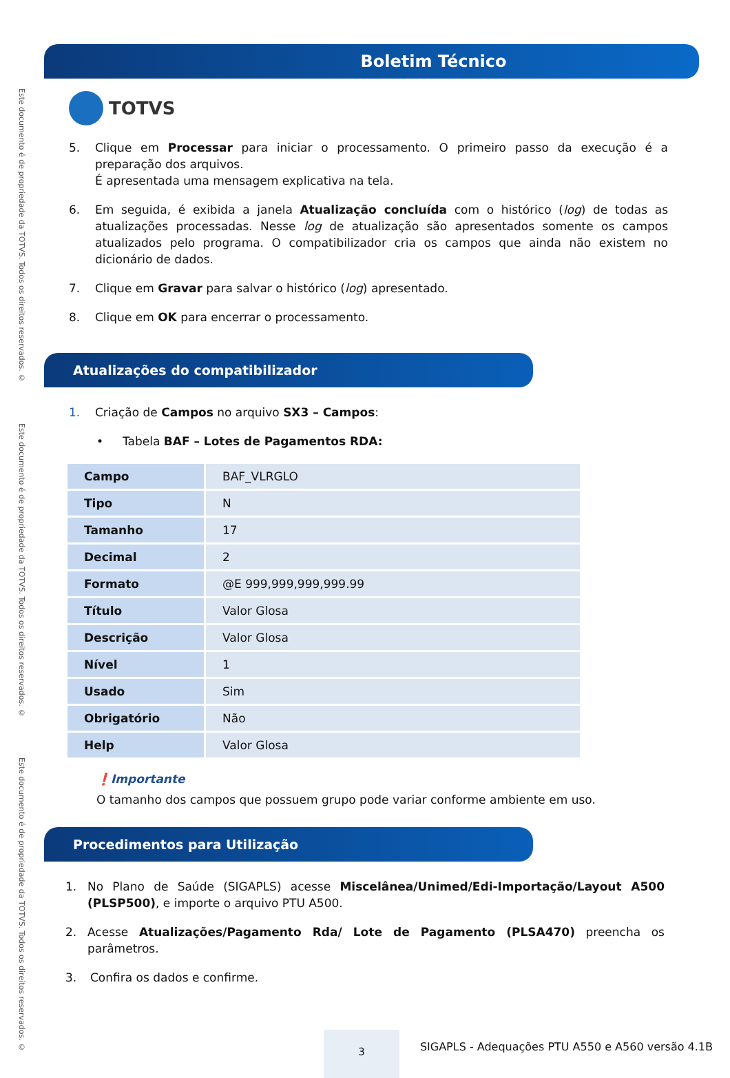Este documento é de propriedade da TOTVS. Todos os direitos reservados. ©
Este documento é de propriedade da TOTVS. Todos os direitos reservados. ©
Este documento é de propriedade da TOTVS. Todos os direitos reservados. ©
Boletim Técnico
TOTVS
5. Clique em Processar para iniciar o processamento. O primeiro passo da execução é a preparação dos arquivos.
É apresentada uma mensagem explicativa na tela.
6. Em seguida, é exibida a janela Atualização concluída com o histórico (log) de todas as atualizações processadas. Nesse log de atualização são apresentados somente os campos atualizados pelo programa. O compatibilizador cria os campos que ainda não existem no dicionário de dados.
7. Clique em Gravar para salvar o histórico (log) apresentado.
8. Clique em OK para encerrar o processamento.
Atualizações do compatibilizador
1. Criação de Campos no arquivo SX3 – Campos:
• Tabela BAF – Lotes de Pagamentos RDA:
| Campo | BAF_VLRGLO |
| Tipo | N |
| Tamanho | 17 |
| Decimal | 2 |
| Formato | @E 999,999,999,999.99 |
| Título | Valor Glosa |
| Descrição | Valor Glosa |
| Nível | 1 |
| Usado | Sim |
| Obrigatório | Não |
| Help | Valor Glosa |
❗Importante
O tamanho dos campos que possuem grupo pode variar conforme ambiente em uso.
Procedimentos para Utilização
1. No Plano de Saúde (SIGAPLS) acesse Miscelânea/Unimed/Edi-Importação/Layout A500 (PLSP500), e importe o arquivo PTU A500.
2. Acesse Atualizações/Pagamento Rda/ Lote de Pagamento (PLSA470) preencha os parâmetros.
3. Confira os dados e confirme.
3
SIGAPLS - Adequações PTU A550 e A560 versão 4.1B